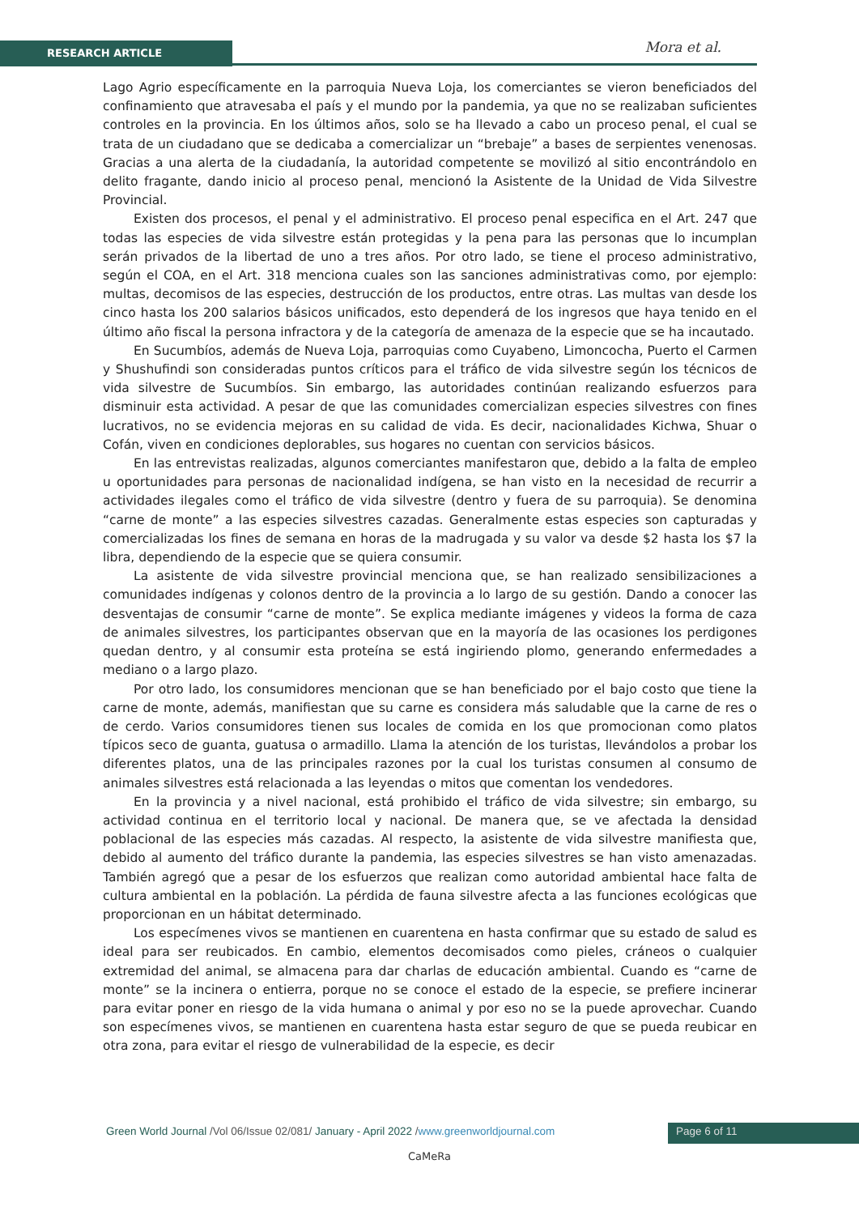RESEARCH ARTICLE Mora et al.
Lago Agrio específicamente en la parroquia Nueva Loja, los comerciantes se vieron beneficiados del confinamiento que atravesaba el país y el mundo por la pandemia, ya que no se realizaban suficientes controles en la provincia. En los últimos años, solo se ha llevado a cabo un proceso penal, el cual se trata de un ciudadano que se dedicaba a comercializar un “brebaje” a bases de serpientes venenosas. Gracias a una alerta de la ciudadanía, la autoridad competente se movilizó al sitio encontrándolo en delito fragante, dando inicio al proceso penal, mencionó la Asistente de la Unidad de Vida Silvestre Provincial.
Existen dos procesos, el penal y el administrativo. El proceso penal especifica en el Art. 247 que todas las especies de vida silvestre están protegidas y la pena para las personas que lo incumplan serán privados de la libertad de uno a tres años. Por otro lado, se tiene el proceso administrativo, según el COA, en el Art. 318 menciona cuales son las sanciones administrativas como, por ejemplo: multas, decomisos de las especies, destrucción de los productos, entre otras. Las multas van desde los cinco hasta los 200 salarios básicos unificados, esto dependerá de los ingresos que haya tenido en el último año fiscal la persona infractora y de la categoría de amenaza de la especie que se ha incautado.
En Sucumbíos, además de Nueva Loja, parroquias como Cuyabeno, Limoncocha, Puerto el Carmen y Shushufindi son consideradas puntos críticos para el tráfico de vida silvestre según los técnicos de vida silvestre de Sucumbíos. Sin embargo, las autoridades continúan realizando esfuerzos para disminuir esta actividad. A pesar de que las comunidades comercializan especies silvestres con fines lucrativos, no se evidencia mejoras en su calidad de vida. Es decir, nacionalidades Kichwa, Shuar o Cofán, viven en condiciones deplorables, sus hogares no cuentan con servicios básicos.
En las entrevistas realizadas, algunos comerciantes manifestaron que, debido a la falta de empleo u oportunidades para personas de nacionalidad indígena, se han visto en la necesidad de recurrir a actividades ilegales como el tráfico de vida silvestre (dentro y fuera de su parroquia). Se denomina “carne de monte” a las especies silvestres cazadas. Generalmente estas especies son capturadas y comercializadas los fines de semana en horas de la madrugada y su valor va desde $2 hasta los $7 la libra, dependiendo de la especie que se quiera consumir.
La asistente de vida silvestre provincial menciona que, se han realizado sensibilizaciones a comunidades indígenas y colonos dentro de la provincia a lo largo de su gestión. Dando a conocer las desventajas de consumir “carne de monte”. Se explica mediante imágenes y videos la forma de caza de animales silvestres, los participantes observan que en la mayoría de las ocasiones los perdigones quedan dentro, y al consumir esta proteína se está ingiriendo plomo, generando enfermedades a mediano o a largo plazo.
Por otro lado, los consumidores mencionan que se han beneficiado por el bajo costo que tiene la carne de monte, además, manifiestan que su carne es considera más saludable que la carne de res o de cerdo. Varios consumidores tienen sus locales de comida en los que promocionan como platos típicos seco de guanta, guatusa o armadillo. Llama la atención de los turistas, llevándolos a probar los diferentes platos, una de las principales razones por la cual los turistas consumen al consumo de animales silvestres está relacionada a las leyendas o mitos que comentan los vendedores.
En la provincia y a nivel nacional, está prohibido el tráfico de vida silvestre; sin embargo, su actividad continua en el territorio local y nacional. De manera que, se ve afectada la densidad poblacional de las especies más cazadas. Al respecto, la asistente de vida silvestre manifiesta que, debido al aumento del tráfico durante la pandemia, las especies silvestres se han visto amenazadas. También agregó que a pesar de los esfuerzos que realizan como autoridad ambiental hace falta de cultura ambiental en la población. La pérdida de fauna silvestre afecta a las funciones ecológicas que proporcionan en un hábitat determinado.
Los especímenes vivos se mantienen en cuarentena en hasta confirmar que su estado de salud es ideal para ser reubicados. En cambio, elementos decomisados como pieles, cráneos o cualquier extremidad del animal, se almacena para dar charlas de educación ambiental. Cuando es “carne de monte” se la incinera o entierra, porque no se conoce el estado de la especie, se prefiere incinerar para evitar poner en riesgo de la vida humana o animal y por eso no se la puede aprovechar. Cuando son especímenes vivos, se mantienen en cuarentena hasta estar seguro de que se pueda reubicar en otra zona, para evitar el riesgo de vulnerabilidad de la especie, es decir
Green World Journal /Vol 06/Issue 02/081/ January - April 2022 /www.greenworldjournal.com
Page 6 of 11
CaMeRa